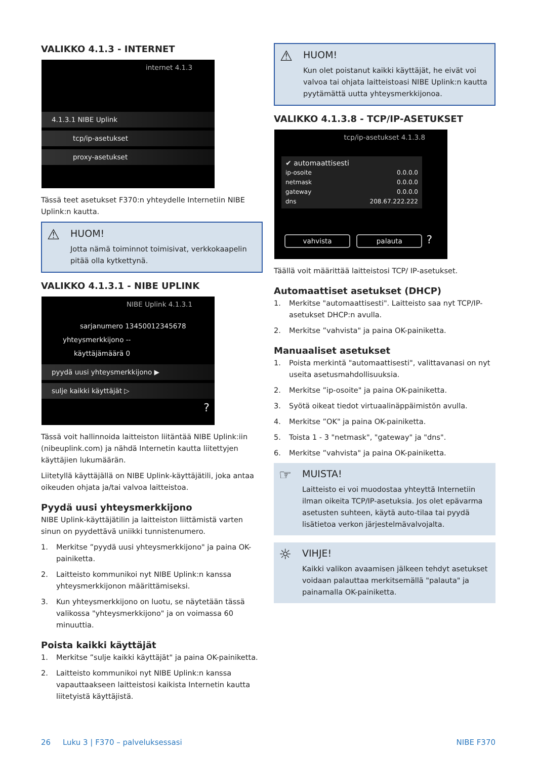VALIKKO 4.1.3 - INTERNET
internet 4.1.3
4.1.3.1 NIBE Uplink
tcp/ip-asetukset
proxy-asetukset
Tässä teet asetukset F370:n yhteydelle Internetiin NIBE Uplink:n kautta.
⚠
HUOM!
Jotta nämä toiminnot toimisivat, verkkokaapelin pitää olla kytkettynä.
VALIKKO 4.1.3.1 - NIBE UPLINK
NIBE Uplink 4.1.3.1
sarjanumero 13450012345678
yhteysmerkkijono --
käyttäjämäärä 0
pyydä uusi yhteysmerkkijono ▶
sulje kaikki käyttäjät ▷
?
Tässä voit hallinnoida laitteiston liitäntää NIBE Uplink:iin (nibeuplink.com) ja nähdä Internetin kautta liitettyjen käyttäjien lukumäärän.
Liitetyllä käyttäjällä on NIBE Uplink-käyttäjätili, joka antaa oikeuden ohjata ja/tai valvoa laitteistoa.
Pyydä uusi yhteysmerkkijono
NIBE Uplink-käyttäjätilin ja laitteiston liittämistä varten sinun on pyydettävä uniikki tunnistenumero.
1. Merkitse ”pyydä uusi yhteysmerkkijono" ja paina OK-painiketta.
2. Laitteisto kommunikoi nyt NIBE Uplink:n kanssa yhteysmerkkijonon määrittämiseksi.
3. Kun yhteysmerkkijono on luotu, se näytetään tässä valikossa "yhteysmerkkijono" ja on voimassa 60 minuuttia.
Poista kaikki käyttäjät
1. Merkitse ”sulje kaikki käyttäjät" ja paina OK-painiketta.
2. Laitteisto kommunikoi nyt NIBE Uplink:n kanssa vapauttaakseen laitteistosi kaikista Internetin kautta liitetyistä käyttäjistä.
⚠
HUOM!
Kun olet poistanut kaikki käyttäjät, he eivät voi valvoa tai ohjata laitteistoasi NIBE Uplink:n kautta pyytämättä uutta yhteysmerkkijonoa.
VALIKKO 4.1.3.8 - TCP/IP-ASETUKSET
tcp/ip-asetukset 4.1.3.8
✔ automaattisesti
ip-osoite 0.0.0.0
netmask 0.0.0.0
gateway 0.0.0.0
dns 208.67.222.222
vahvista palauta ?
Täällä voit määrittää laitteistosi TCP/ IP-asetukset.
Automaattiset asetukset (DHCP)
1. Merkitse "automaattisesti". Laitteisto saa nyt TCP/IP-asetukset DHCP:n avulla.
2. Merkitse ”vahvista" ja paina OK-painiketta.
Manuaaliset asetukset
1. Poista merkintä "automaattisesti", valittavanasi on nyt useita asetusmahdollisuuksia.
2. Merkitse ”ip-osoite" ja paina OK-painiketta.
3. Syötä oikeat tiedot virtuaalinäppäimistön avulla.
4. Merkitse ”OK" ja paina OK-painiketta.
5. Toista 1 - 3 "netmask", "gateway" ja "dns".
6. Merkitse ”vahvista" ja paina OK-painiketta.
☞
MUISTA!
Laitteisto ei voi muodostaa yhteyttä Internetiin ilman oikeita TCP/IP-asetuksia. Jos olet epävarma asetusten suhteen, käytä auto-tilaa tai pyydä lisätietoa verkon järjestelmävalvojalta.
☼
VIHJE!
Kaikki valikon avaamisen jälkeen tehdyt asetukset voidaan palauttaa merkitsemällä "palauta" ja painamalla OK-painiketta.
26 Luku 3 | F370 – palveluksessasi NIBE F370